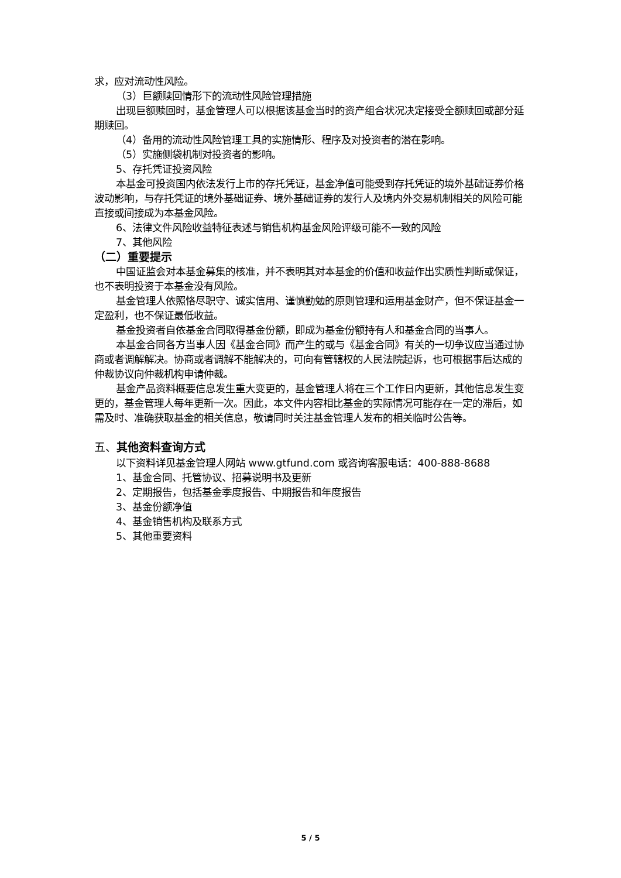求，应对流动性风险。
（3）巨额赎回情形下的流动性风险管理措施
出现巨额赎回时，基金管理人可以根据该基金当时的资产组合状况决定接受全额赎回或部分延期赎回。
（4）备用的流动性风险管理工具的实施情形、程序及对投资者的潜在影响。
（5）实施侧袋机制对投资者的影响。
5、存托凭证投资风险
本基金可投资国内依法发行上市的存托凭证，基金净值可能受到存托凭证的境外基础证券价格波动影响，与存托凭证的境外基础证券、境外基础证券的发行人及境内外交易机制相关的风险可能直接或间接成为本基金风险。
6、法律文件风险收益特征表述与销售机构基金风险评级可能不一致的风险
7、其他风险
（二）重要提示
中国证监会对本基金募集的核准，并不表明其对本基金的价值和收益作出实质性判断或保证，也不表明投资于本基金没有风险。
基金管理人依照恪尽职守、诚实信用、谨慎勤勉的原则管理和运用基金财产，但不保证基金一定盈利，也不保证最低收益。
基金投资者自依基金合同取得基金份额，即成为基金份额持有人和基金合同的当事人。
本基金合同各方当事人因《基金合同》而产生的或与《基金合同》有关的一切争议应当通过协商或者调解解决。协商或者调解不能解决的，可向有管辖权的人民法院起诉，也可根据事后达成的仲裁协议向仲裁机构申请仲裁。
基金产品资料概要信息发生重大变更的，基金管理人将在三个工作日内更新，其他信息发生变更的，基金管理人每年更新一次。因此，本文件内容相比基金的实际情况可能存在一定的滞后，如需及时、准确获取基金的相关信息，敬请同时关注基金管理人发布的相关临时公告等。
五、其他资料查询方式
以下资料详见基金管理人网站 www.gtfund.com 或咨询客服电话：400-888-8688
1、基金合同、托管协议、招募说明书及更新
2、定期报告，包括基金季度报告、中期报告和年度报告
3、基金份额净值
4、基金销售机构及联系方式
5、其他重要资料
5 / 5